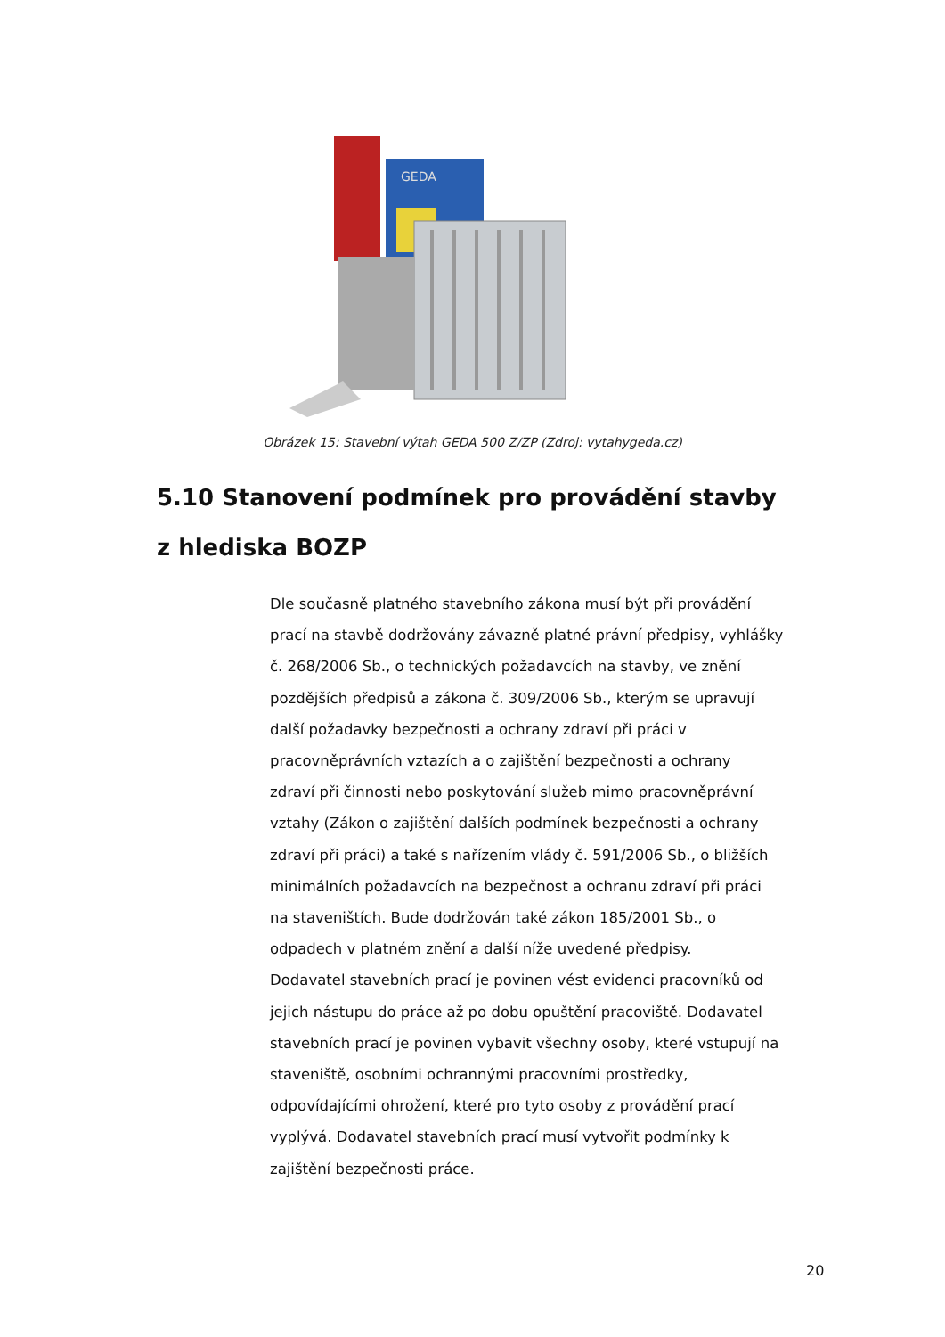GEDA
Obrázek 15: Stavební výtah GEDA 500 Z/ZP (Zdroj: vytahygeda.cz)
5.10 Stanovení podmínek pro provádění stavby
z hlediska BOZP
Dle současně platného stavebního zákona musí být při provádění
prací na stavbě dodržovány závazně platné právní předpisy, vyhlášky
č. 268/2006 Sb., o technických požadavcích na stavby, ve znění
pozdějších předpisů a zákona č. 309/2006 Sb., kterým se upravují
další požadavky bezpečnosti a ochrany zdraví při práci v
pracovněprávních vztazích a o zajištění bezpečnosti a ochrany
zdraví při činnosti nebo poskytování služeb mimo pracovněprávní
vztahy (Zákon o zajištění dalších podmínek bezpečnosti a ochrany
zdraví při práci) a také s nařízením vlády č. 591/2006 Sb., o bližších
minimálních požadavcích na bezpečnost a ochranu zdraví při práci
na staveništích. Bude dodržován také zákon 185/2001 Sb., o
odpadech v platném znění a další níže uvedené předpisy.
Dodavatel stavebních prací je povinen vést evidenci pracovníků od
jejich nástupu do práce až po dobu opuštění pracoviště. Dodavatel
stavebních prací je povinen vybavit všechny osoby, které vstupují na
staveniště, osobními ochrannými pracovními prostředky,
odpovídajícími ohrožení, které pro tyto osoby z provádění prací
vyplývá. Dodavatel stavebních prací musí vytvořit podmínky k
zajištění bezpečnosti práce.
20